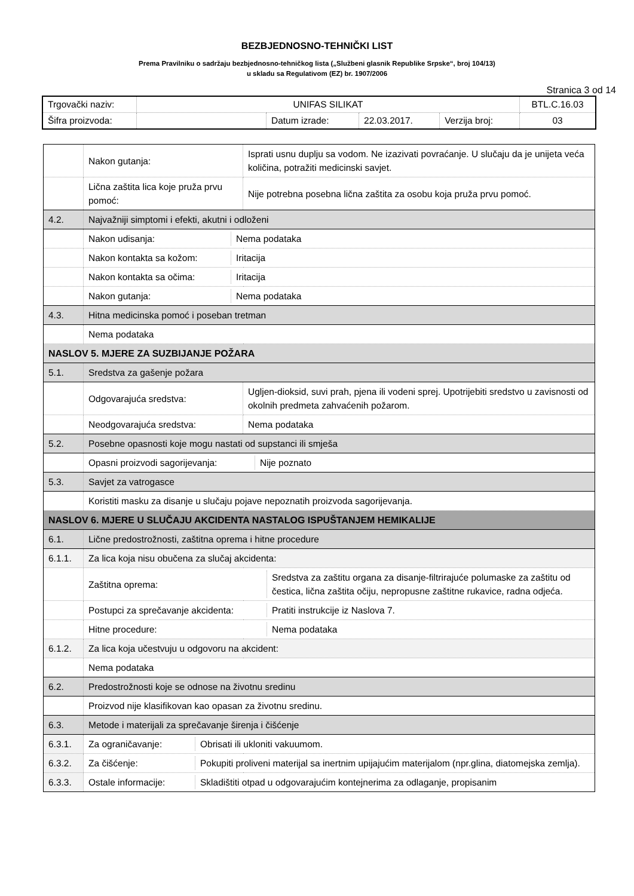BEZBJEDNOSNO-TEHNIČKI LIST
Prema Pravilniku o sadržaju bezbjednosno-tehničkog lista („Službeni glasnik Republike Srpske“, broj 104/13)
u skladu sa Regulativom (EZ) br. 1907/2006
Stranica 3 od 14
| Trgovački naziv: | UNIFAS SILIKAT | | | | BTL.C.16.03 |
| Šifra proizvoda: | | Datum izrade: | 22.03.2017. | Verzija broj: | 03 |
| | Nakon gutanja: | Isprati usnu duplju sa vodom. Ne izazivati povraćanje. U slučaju da je unijeta veća količina, potražiti medicinski savjet. |
| | Lična zaštita lica koje pruža prvu pomoć: | Nije potrebna posebna lična zaštita za osobu koja pruža prvu pomoć. |
| 4.2. | Najvažniji simptomi i efekti, akutni i odloženi | |
| | / Nakon udisanja: / Nema podataka / | |
| | / Nakon kontakta sa kožom: / Iritacija / | |
| | / Nakon kontakta sa očima: / Iritacija / | |
| | / Nakon gutanja: / Nema podataka / | |
| 4.3. | Hitna medicinska pomoć i poseban tretman | |
| | Nema podataka | |
| NASLOV 5. MJERE ZA SUZBIJANJE POŽARA | | |
| 5.1. | Sredstva za gašenje požara | |
| | Odgovarajuća sredstva: | Ugljen-dioksid, suvi prah, pjena ili vodeni sprej. Upotrijebiti sredstvo u zavisnosti od okolnih predmeta zahvaćenih požarom. |
| | Neodgovarajuća sredstva: | Nema podataka |
| 5.2. | Posebne opasnosti koje mogu nastati od supstanci ili smješa | |
| | / Opasni proizvodi sagorijevanja: / Nije poznato / | |
| 5.3. | Savjet za vatrogasce | |
| | Koristiti masku za disanje u slučaju pojave nepoznatih proizvoda sagorijevanja. | |
| NASLOV 6. MJERE U SLUČAJU AKCIDENTA NASTALOG ISPUŠTANJEM HEMIKALIJE | | |
| 6.1. | Lične predostrožnosti, zaštitna oprema i hitne procedure | |
| 6.1.1. | Za lica koja nisu obučena za slučaj akcidenta: | |
| | / Zaštitna oprema: / Sredstva za zaštitu organa za disanje-filtrirajuće polumaske za zaštitu od čestica, lična zaštita očiju, nepropusne zaštitne rukavice, radna odjeća. / | |
| | / Postupci za sprečavanje akcidenta: / Pratiti instrukcije iz Naslova 7. / | |
| | / Hitne procedure: / Nema podataka / | |
| 6.1.2. | Za lica koja učestvuju u odgovoru na akcident: | |
| | Nema podataka | |
| 6.2. | Predostrožnosti koje se odnose na životnu sredinu | |
| | Proizvod nije klasifikovan kao opasan za životnu sredinu. | |
| 6.3. | Metode i materijali za sprečavanje širenja i čišćenje | |
| 6.3.1. | / Za ograničavanje: / Obrisati ili ukloniti vakuumom. / | |
| 6.3.2. | / Za čišćenje: / Pokupiti proliveni materijal sa inertnim upijajućim materijalom (npr.glina, diatomejska zemlja). / | |
| 6.3.3. | / Ostale informacije: / Skladištiti otpad u odgovarajućim kontejnerima za odlaganje, propisanim / | |